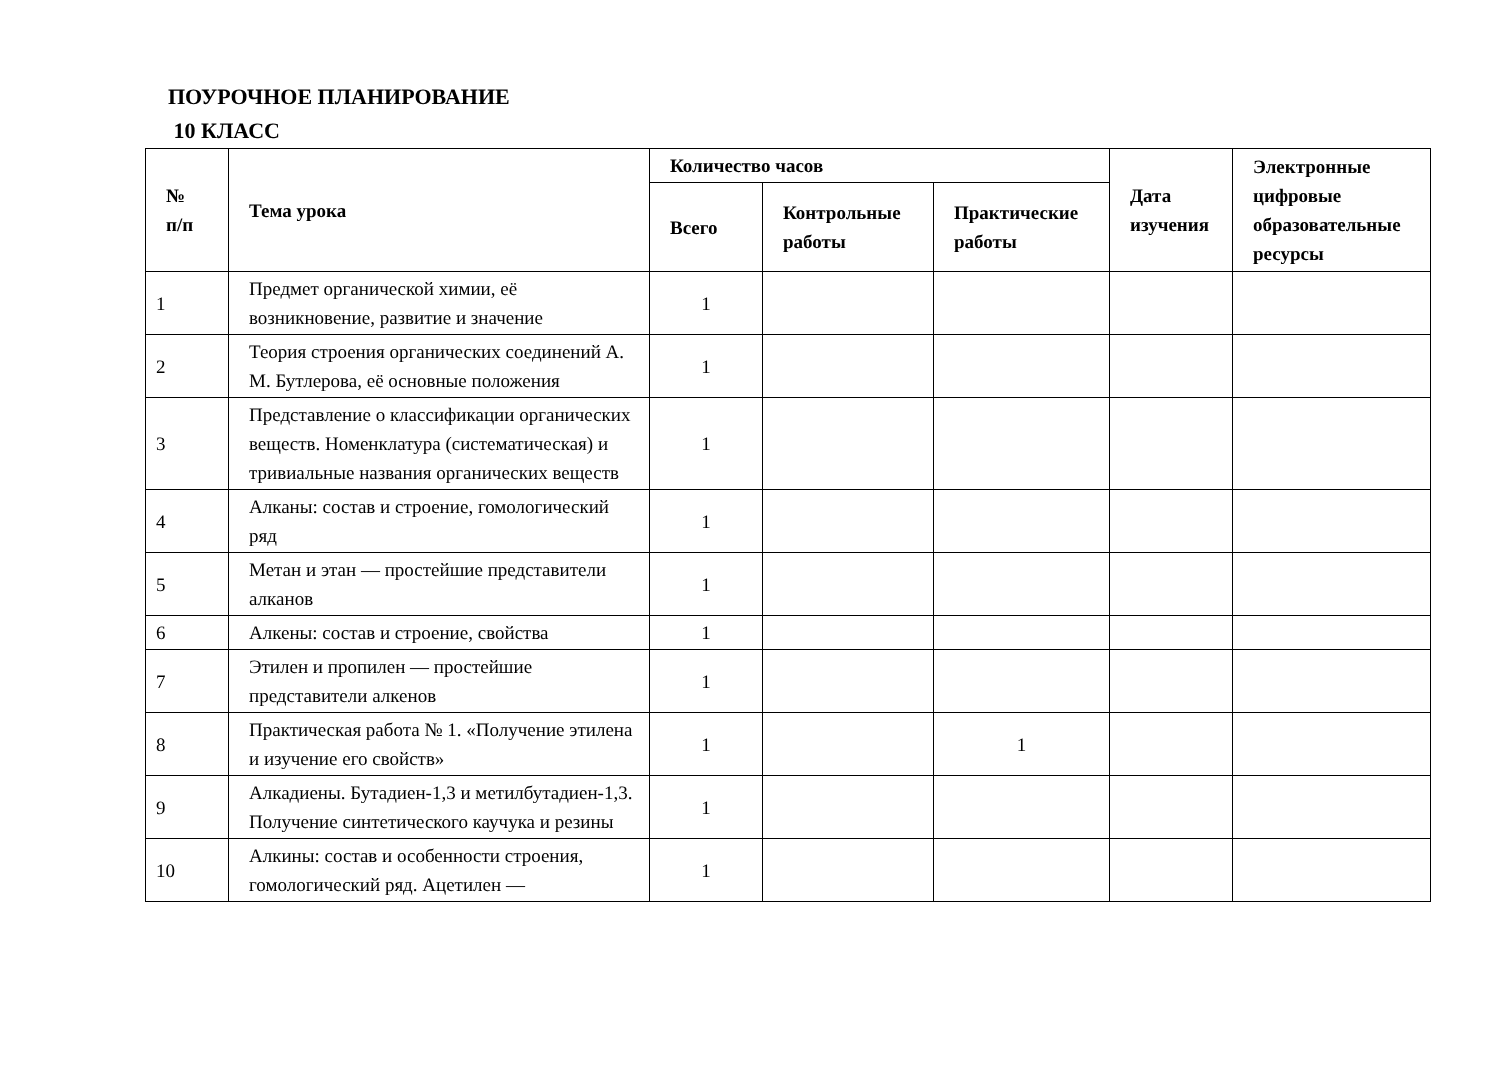ПОУРОЧНОЕ ПЛАНИРОВАНИЕ
10 КЛАСС
| № п/п | Тема урока | Количество часов | | | Дата изучения | Электронные цифровые образовательные ресурсы |
| --- | --- | --- | --- | --- | --- | --- |
| | | Всего | Контрольные работы | Практические работы | | |
| 1 | Предмет органической химии, её возникновение, развитие и значение | 1 | | | | |
| 2 | Теория строения органических соединений А. М. Бутлерова, её основные положения | 1 | | | | |
| 3 | Представление о классификации органических веществ. Номенклатура (систематическая) и тривиальные названия органических веществ | 1 | | | | |
| 4 | Алканы: состав и строение, гомологический ряд | 1 | | | | |
| 5 | Метан и этан — простейшие представители алканов | 1 | | | | |
| 6 | Алкены: состав и строение, свойства | 1 | | | | |
| 7 | Этилен и пропилен — простейшие представители алкенов | 1 | | | | |
| 8 | Практическая работа № 1. «Получение этилена и изучение его свойств» | 1 | | 1 | | |
| 9 | Алкадиены. Бутадиен-1,3 и метилбутадиен-1,3. Получение синтетического каучука и резины | 1 | | | | |
| 10 | Алкины: состав и особенности строения, гомологический ряд. Ацетилен — | 1 | | | | |